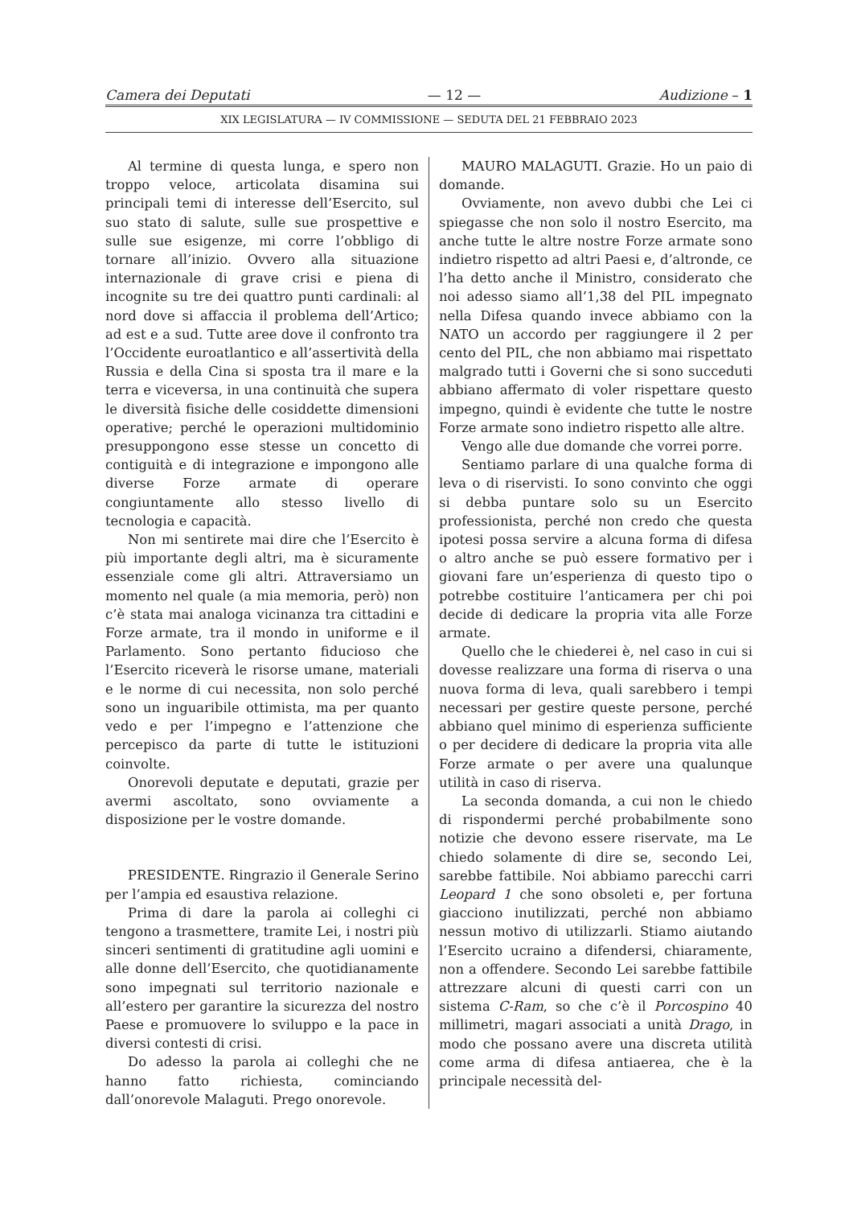Camera dei Deputati — 12 — Audizione – 1
XIX LEGISLATURA — IV COMMISSIONE — SEDUTA DEL 21 FEBBRAIO 2023
Al termine di questa lunga, e spero non troppo veloce, articolata disamina sui principali temi di interesse dell’Esercito, sul suo stato di salute, sulle sue prospettive e sulle sue esigenze, mi corre l’obbligo di tornare all’inizio. Ovvero alla situazione internazionale di grave crisi e piena di incognite su tre dei quattro punti cardinali: al nord dove si affaccia il problema dell’Artico; ad est e a sud. Tutte aree dove il confronto tra l’Occidente euroatlantico e all’assertività della Russia e della Cina si sposta tra il mare e la terra e viceversa, in una continuità che supera le diversità fisiche delle cosiddette dimensioni operative; perché le operazioni multidominio presuppongono esse stesse un concetto di contiguità e di integrazione e impongono alle diverse Forze armate di operare congiuntamente allo stesso livello di tecnologia e capacità.
Non mi sentirete mai dire che l’Esercito è più importante degli altri, ma è sicuramente essenziale come gli altri. Attraversiamo un momento nel quale (a mia memoria, però) non c’è stata mai analoga vicinanza tra cittadini e Forze armate, tra il mondo in uniforme e il Parlamento. Sono pertanto fiducioso che l’Esercito riceverà le risorse umane, materiali e le norme di cui necessita, non solo perché sono un inguaribile ottimista, ma per quanto vedo e per l’impegno e l’attenzione che percepisco da parte di tutte le istituzioni coinvolte.
Onorevoli deputate e deputati, grazie per avermi ascoltato, sono ovviamente a disposizione per le vostre domande.
PRESIDENTE. Ringrazio il Generale Serino per l’ampia ed esaustiva relazione.
Prima di dare la parola ai colleghi ci tengono a trasmettere, tramite Lei, i nostri più sinceri sentimenti di gratitudine agli uomini e alle donne dell’Esercito, che quotidianamente sono impegnati sul territorio nazionale e all’estero per garantire la sicurezza del nostro Paese e promuovere lo sviluppo e la pace in diversi contesti di crisi.
Do adesso la parola ai colleghi che ne hanno fatto richiesta, cominciando dall’onorevole Malaguti. Prego onorevole.
MAURO MALAGUTI. Grazie. Ho un paio di domande.
Ovviamente, non avevo dubbi che Lei ci spiegasse che non solo il nostro Esercito, ma anche tutte le altre nostre Forze armate sono indietro rispetto ad altri Paesi e, d’altronde, ce l’ha detto anche il Ministro, considerato che noi adesso siamo all’1,38 del PIL impegnato nella Difesa quando invece abbiamo con la NATO un accordo per raggiungere il 2 per cento del PIL, che non abbiamo mai rispettato malgrado tutti i Governi che si sono succeduti abbiano affermato di voler rispettare questo impegno, quindi è evidente che tutte le nostre Forze armate sono indietro rispetto alle altre.
Vengo alle due domande che vorrei porre.
Sentiamo parlare di una qualche forma di leva o di riservisti. Io sono convinto che oggi si debba puntare solo su un Esercito professionista, perché non credo che questa ipotesi possa servire a alcuna forma di difesa o altro anche se può essere formativo per i giovani fare un’esperienza di questo tipo o potrebbe costituire l’anticamera per chi poi decide di dedicare la propria vita alle Forze armate.
Quello che le chiederei è, nel caso in cui si dovesse realizzare una forma di riserva o una nuova forma di leva, quali sarebbero i tempi necessari per gestire queste persone, perché abbiano quel minimo di esperienza sufficiente o per decidere di dedicare la propria vita alle Forze armate o per avere una qualunque utilità in caso di riserva.
La seconda domanda, a cui non le chiedo di rispondermi perché probabilmente sono notizie che devono essere riservate, ma Le chiedo solamente di dire se, secondo Lei, sarebbe fattibile. Noi abbiamo parecchi carri Leopard 1 che sono obsoleti e, per fortuna giacciono inutilizzati, perché non abbiamo nessun motivo di utilizzarli. Stiamo aiutando l’Esercito ucraino a difendersi, chiaramente, non a offendere. Secondo Lei sarebbe fattibile attrezzare alcuni di questi carri con un sistema C-Ram, so che c’è il Porcospino 40 millimetri, magari associati a unità Drago, in modo che possano avere una discreta utilità come arma di difesa antiaerea, che è la principale necessità del-